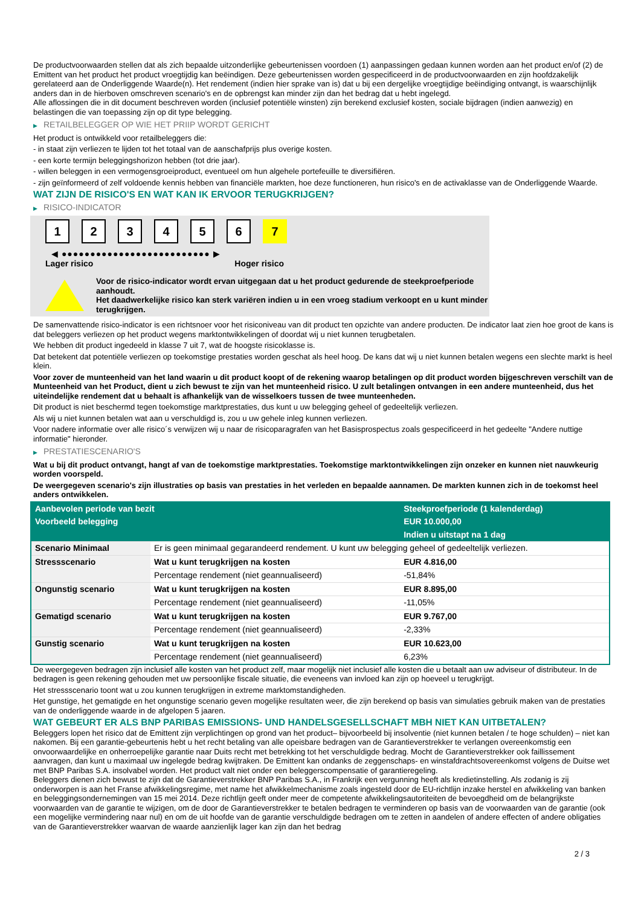De productvoorwaarden stellen dat als zich bepaalde uitzonderlijke gebeurtenissen voordoen (1) aanpassingen gedaan kunnen worden aan het product en/of (2) de Emittent van het product het product vroegtijdig kan beëindigen. Deze gebeurtenissen worden gespecificeerd in de productvoorwaarden en zijn hoofdzakelijk gerelateerd aan de Onderliggende Waarde(n). Het rendement (indien hier sprake van is) dat u bij een dergelijke vroegtijdige beëindiging ontvangt, is waarschijnlijk anders dan in de hierboven omschreven scenario's en de opbrengst kan minder zijn dan het bedrag dat u hebt ingelegd.
Alle aflossingen die in dit document beschreven worden (inclusief potentiële winsten) zijn berekend exclusief kosten, sociale bijdragen (indien aanwezig) en belastingen die van toepassing zijn op dit type belegging.
▶ RETAILBELEGGER OP WIE HET PRIIP WORDT GERICHT
Het product is ontwikkeld voor retailbeleggers die:
- in staat zijn verliezen te lijden tot het totaal van de aanschafprijs plus overige kosten.
- een korte termijn beleggingshorizon hebben (tot drie jaar).
- willen beleggen in een vermogensgroeiproduct, eventueel om hun algehele portefeuille te diversifiëren.
- zijn geïnformeerd of zelf voldoende kennis hebben van financiële markten, hoe deze functioneren, hun risico's en de activaklasse van de Onderliggende Waarde.
WAT ZIJN DE RISICO'S EN WAT KAN IK ERVOOR TERUGKRIJGEN?
▶ RISICO-INDICATOR
1 2 3 4 5 6 7
◀ ●●●●●●●●●●●●●●●●●●●●●●●●●● ▶
Lager risico Hoger risico
Voor de risico-indicator wordt ervan uitgegaan dat u het product gedurende de steekproefperiode aanhoudt.
Het daadwerkelijke risico kan sterk variëren indien u in een vroeg stadium verkoopt en u kunt minder terugkrijgen.
De samenvattende risico-indicator is een richtsnoer voor het risiconiveau van dit product ten opzichte van andere producten. De indicator laat zien hoe groot de kans is dat beleggers verliezen op het product wegens marktontwikkelingen of doordat wij u niet kunnen terugbetalen.
We hebben dit product ingedeeld in klasse 7 uit 7, wat de hoogste risicoklasse is.
Dat betekent dat potentiële verliezen op toekomstige prestaties worden geschat als heel hoog. De kans dat wij u niet kunnen betalen wegens een slechte markt is heel klein.
Voor zover de munteenheid van het land waarin u dit product koopt of de rekening waarop betalingen op dit product worden bijgeschreven verschilt van de Munteenheid van het Product, dient u zich bewust te zijn van het munteenheid risico. U zult betalingen ontvangen in een andere munteenheid, dus het uiteindelijke rendement dat u behaalt is afhankelijk van de wisselkoers tussen de twee munteenheden.
Dit product is niet beschermd tegen toekomstige marktprestaties, dus kunt u uw belegging geheel of gedeeltelijk verliezen.
Als wij u niet kunnen betalen wat aan u verschuldigd is, zou u uw gehele inleg kunnen verliezen.
Voor nadere informatie over alle risico´s verwijzen wij u naar de risicoparagrafen van het Basisprospectus zoals gespecificeerd in het gedeelte "Andere nuttige informatie" hieronder.
▶ PRESTATIESCENARIO'S
Wat u bij dit product ontvangt, hangt af van de toekomstige marktprestaties. Toekomstige marktontwikkelingen zijn onzeker en kunnen niet nauwkeurig worden voorspeld.
De weergegeven scenario's zijn illustraties op basis van prestaties in het verleden en bepaalde aannamen. De markten kunnen zich in de toekomst heel anders ontwikkelen.
| Aanbevolen periode van bezit | | Steekproefperiode (1 kalenderdag) |
| --- | --- | --- |
| Voorbeeld belegging | | EUR 10.000,00 |
| | | Indien u uitstapt na 1 dag |
| Scenario Minimaal | Er is geen minimaal gegarandeerd rendement. U kunt uw belegging geheel of gedeeltelijk verliezen. | |
| Stressscenario | Wat u kunt terugkrijgen na kosten | EUR 4.816,00 |
| | Percentage rendement (niet geannualiseerd) | -51,84% |
| Ongunstig scenario | Wat u kunt terugkrijgen na kosten | EUR 8.895,00 |
| | Percentage rendement (niet geannualiseerd) | -11,05% |
| Gematigd scenario | Wat u kunt terugkrijgen na kosten | EUR 9.767,00 |
| | Percentage rendement (niet geannualiseerd) | -2,33% |
| Gunstig scenario | Wat u kunt terugkrijgen na kosten | EUR 10.623,00 |
| | Percentage rendement (niet geannualiseerd) | 6,23% |
De weergegeven bedragen zijn inclusief alle kosten van het product zelf, maar mogelijk niet inclusief alle kosten die u betaalt aan uw adviseur of distributeur. In de bedragen is geen rekening gehouden met uw persoonlijke fiscale situatie, die eveneens van invloed kan zijn op hoeveel u terugkrijgt.
Het stressscenario toont wat u zou kunnen terugkrijgen in extreme marktomstandigheden.
Het gunstige, het gematigde en het ongunstige scenario geven mogelijke resultaten weer, die zijn berekend op basis van simulaties gebruik maken van de prestaties van de onderliggende waarde in de afgelopen 5 jaaren.
WAT GEBEURT ER ALS BNP PARIBAS EMISSIONS- UND HANDELSGESELLSCHAFT MBH NIET KAN UITBETALEN?
Beleggers lopen het risico dat de Emittent zijn verplichtingen op grond van het product– bijvoorbeeld bij insolventie (niet kunnen betalen / te hoge schulden) – niet kan nakomen. Bij een garantie-gebeurtenis hebt u het recht betaling van alle opeisbare bedragen van de Garantieverstrekker te verlangen overeenkomstig een onvoorwaardelijke en onherroepelijke garantie naar Duits recht met betrekking tot het verschuldigde bedrag. Mocht de Garantieverstrekker ook faillissement aanvragen, dan kunt u maximaal uw ingelegde bedrag kwijtraken. De Emittent kan ondanks de zeggenschaps- en winstafdrachtsovereenkomst volgens de Duitse wet met BNP Paribas S.A. insolvabel worden. Het product valt niet onder een beleggerscompensatie of garantieregeling.
Beleggers dienen zich bewust te zijn dat de Garantieverstrekker BNP Paribas S.A., in Frankrijk een vergunning heeft als kredietinstelling. Als zodanig is zij onderworpen is aan het Franse afwikkelingsregime, met name het afwikkelmechanisme zoals ingesteld door de EU-richtlijn inzake herstel en afwikkeling van banken en beleggingsondernemingen van 15 mei 2014. Deze richtlijn geeft onder meer de competente afwikkelingsautoriteiten de bevoegdheid om de belangrijkste voorwaarden van de garantie te wijzigen, om de door de Garantieverstrekker te betalen bedragen te verminderen op basis van de voorwaarden van de garantie (ook een mogelijke vermindering naar nul) en om de uit hoofde van de garantie verschuldigde bedragen om te zetten in aandelen of andere effecten of andere obligaties van de Garantieverstrekker waarvan de waarde aanzienlijk lager kan zijn dan het bedrag
2 / 3